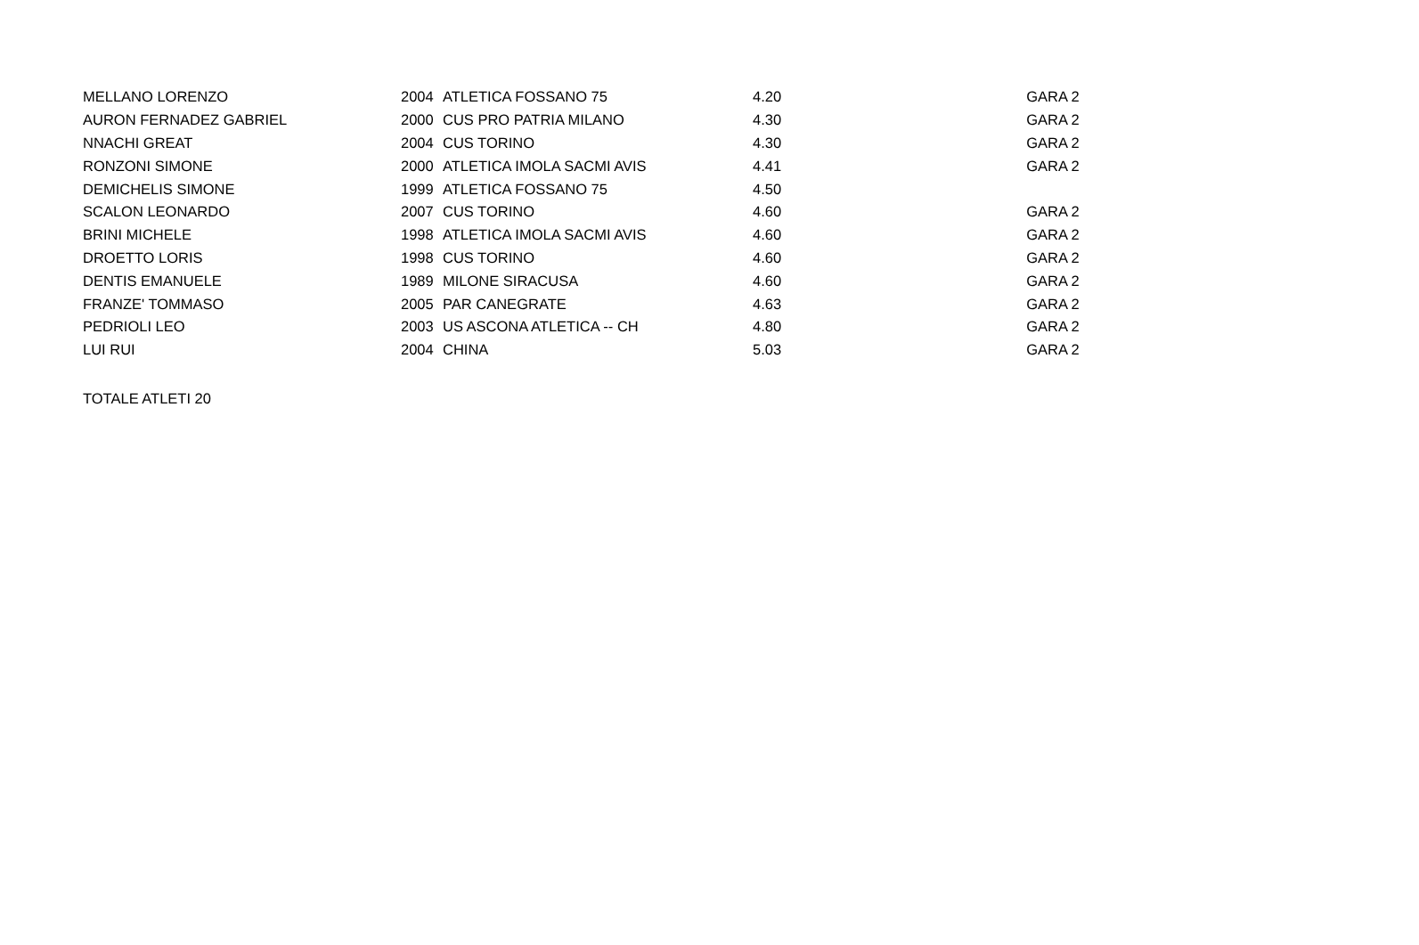| MELLANO LORENZO | 2004 | ATLETICA FOSSANO 75 | 4.20 | | GARA 2 |
| AURON FERNADEZ GABRIEL | 2000 | CUS PRO PATRIA MILANO | 4.30 | | GARA 2 |
| NNACHI GREAT | 2004 | CUS TORINO | 4.30 | | GARA 2 |
| RONZONI SIMONE | 2000 | ATLETICA IMOLA SACMI AVIS | 4.41 | | GARA 2 |
| DEMICHELIS SIMONE | 1999 | ATLETICA FOSSANO 75 | 4.50 | | |
| SCALON LEONARDO | 2007 | CUS TORINO | 4.60 | | GARA 2 |
| BRINI MICHELE | 1998 | ATLETICA IMOLA SACMI AVIS | 4.60 | | GARA 2 |
| DROETTO LORIS | 1998 | CUS TORINO | 4.60 | | GARA 2 |
| DENTIS EMANUELE | 1989 | MILONE SIRACUSA | 4.60 | | GARA 2 |
| FRANZE' TOMMASO | 2005 | PAR CANEGRATE | 4.63 | | GARA 2 |
| PEDRIOLI LEO | 2003 | US ASCONA ATLETICA -- CH | 4.80 | | GARA 2 |
| LUI RUI | 2004 | CHINA | 5.03 | | GARA 2 |
TOTALE ATLETI 20